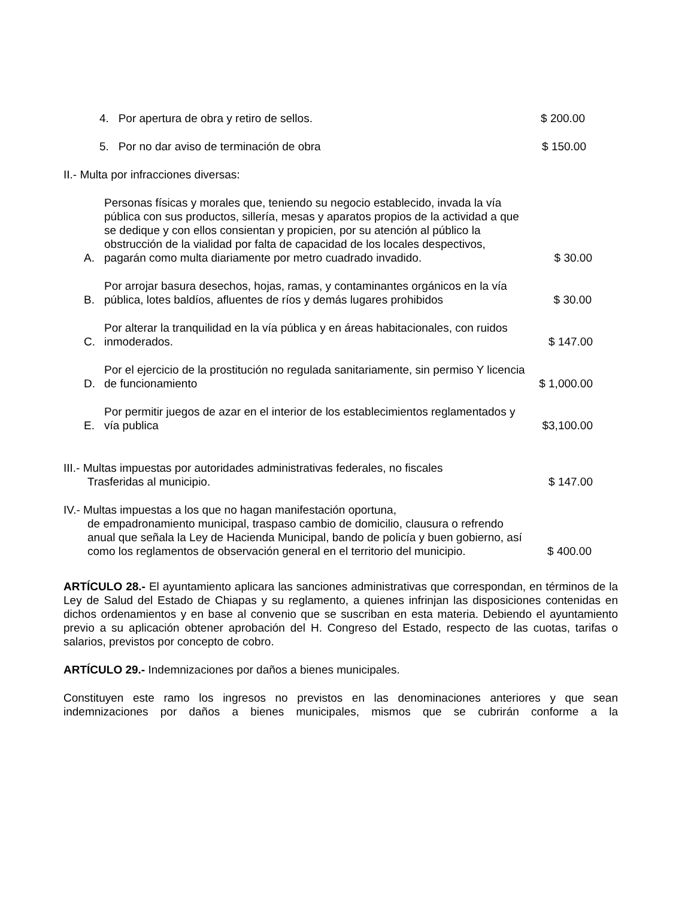4. Por apertura de obra y retiro de sellos. $ 200.00
5. Por no dar aviso de terminación de obra $ 150.00
II.- Multa por infracciones diversas:
A. Personas físicas y morales que, teniendo su negocio establecido, invada la vía pública con sus productos, sillería, mesas y aparatos propios de la actividad a que se dedique y con ellos consientan y propicien, por su atención al público la obstrucción de la vialidad por falta de capacidad de los locales despectivos, pagarán como multa diariamente por metro cuadrado invadido. $ 30.00
B. Por arrojar basura desechos, hojas, ramas, y contaminantes orgánicos en la vía pública, lotes baldíos, afluentes de ríos y demás lugares prohibidos $ 30.00
C. Por alterar la tranquilidad en la vía pública y en áreas habitacionales, con ruidos inmoderados. $ 147.00
D. Por el ejercicio de la prostitución no regulada sanitariamente, sin permiso Y licencia de funcionamiento $ 1,000.00
E. Por permitir juegos de azar en el interior de los establecimientos reglamentados y vía publica $3,100.00
III.- Multas impuestas por autoridades administrativas federales, no fiscales
Trasferidas al municipio. $ 147.00
IV.- Multas impuestas a los que no hagan manifestación oportuna,
de empadronamiento municipal, traspaso cambio de domicilio, clausura o refrendo anual que señala la Ley de Hacienda Municipal, bando de policía y buen gobierno, así como los reglamentos de observación general en el territorio del municipio.
$ 400.00
ARTÍCULO 28.- El ayuntamiento aplicara las sanciones administrativas que correspondan, en términos de la Ley de Salud del Estado de Chiapas y su reglamento, a quienes infrinjan las disposiciones contenidas en dichos ordenamientos y en base al convenio que se suscriban en esta materia. Debiendo el ayuntamiento previo a su aplicación obtener aprobación del H. Congreso del Estado, respecto de las cuotas, tarifas o salarios, previstos por concepto de cobro.
ARTÍCULO 29.- Indemnizaciones por daños a bienes municipales.
Constituyen este ramo los ingresos no previstos en las denominaciones anteriores y que sean indemnizaciones por daños a bienes municipales, mismos que se cubrirán conforme a la